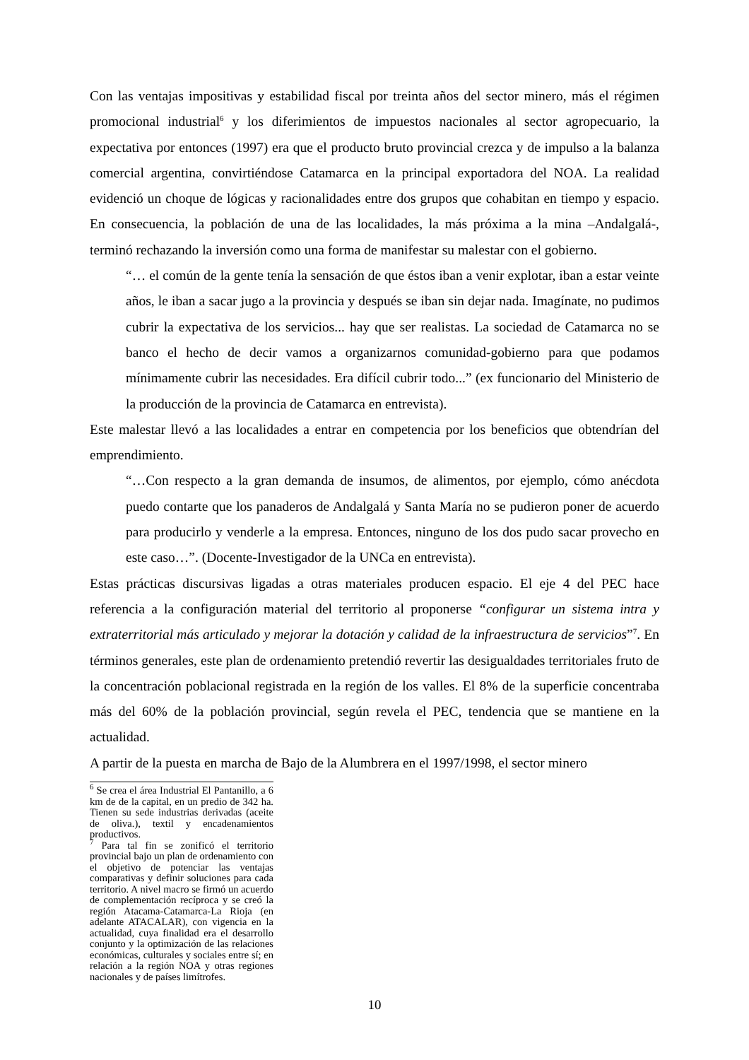Con las ventajas impositivas y estabilidad fiscal por treinta años del sector minero, más el régimen promocional industrial<sup>6</sup> y los diferimientos de impuestos nacionales al sector agropecuario, la expectativa por entonces (1997) era que el producto bruto provincial crezca y de impulso a la balanza comercial argentina, convirtiéndose Catamarca en la principal exportadora del NOA. La realidad evidenció un choque de lógicas y racionalidades entre dos grupos que cohabitan en tiempo y espacio. En consecuencia, la población de una de las localidades, la más próxima a la mina –Andalgalá-, terminó rechazando la inversión como una forma de manifestar su malestar con el gobierno.
“… el común de la gente tenía la sensación de que éstos iban a venir explotar, iban a estar veinte años, le iban a sacar jugo a la provincia y después se iban sin dejar nada. Imagínate, no pudimos cubrir la expectativa de los servicios... hay que ser realistas. La sociedad de Catamarca no se banco el hecho de decir vamos a organizarnos comunidad-gobierno para que podamos mínimamente cubrir las necesidades. Era difícil cubrir todo...” (ex funcionario del Ministerio de la producción de la provincia de Catamarca en entrevista).
Este malestar llevó a las localidades a entrar en competencia por los beneficios que obtendrían del emprendimiento.
“…Con respecto a la gran demanda de insumos, de alimentos, por ejemplo, cómo anécdota puedo contarte que los panaderos de Andalgalá y Santa María no se pudieron poner de acuerdo para producirlo y venderle a la empresa. Entonces, ninguno de los dos pudo sacar provecho en este caso…”. (Docente-Investigador de la UNCa en entrevista).
Estas prácticas discursivas ligadas a otras materiales producen espacio. El eje 4 del PEC hace referencia a la configuración material del territorio al proponerse “configurar un sistema intra y extraterritorial más articulado y mejorar la dotación y calidad de la infraestructura de servicios”<sup>7</sup>. En términos generales, este plan de ordenamiento pretendió revertir las desigualdades territoriales fruto de la concentración poblacional registrada en la región de los valles. El 8% de la superficie concentraba más del 60% de la población provincial, según revela el PEC, tendencia que se mantiene en la actualidad.
A partir de la puesta en marcha de Bajo de la Alumbrera en el 1997/1998, el sector minero
<sup>6</sup> Se crea el área Industrial El Pantanillo, a 6 km de de la capital, en un predio de 342 ha. Tienen su sede industrias derivadas (aceite de oliva.), textil y encadenamientos productivos.
<sup>7</sup> Para tal fin se zonificó el territorio provincial bajo un plan de ordenamiento con el objetivo de potenciar las ventajas comparativas y definir soluciones para cada territorio. A nivel macro se firmó un acuerdo de complementación recíproca y se creó la región Atacama-Catamarca-La Rioja (en adelante ATACALAR), con vigencia en la actualidad, cuya finalidad era el desarrollo conjunto y la optimización de las relaciones económicas, culturales y sociales entre sí; en relación a la región NOA y otras regiones nacionales y de países limítrofes.
10